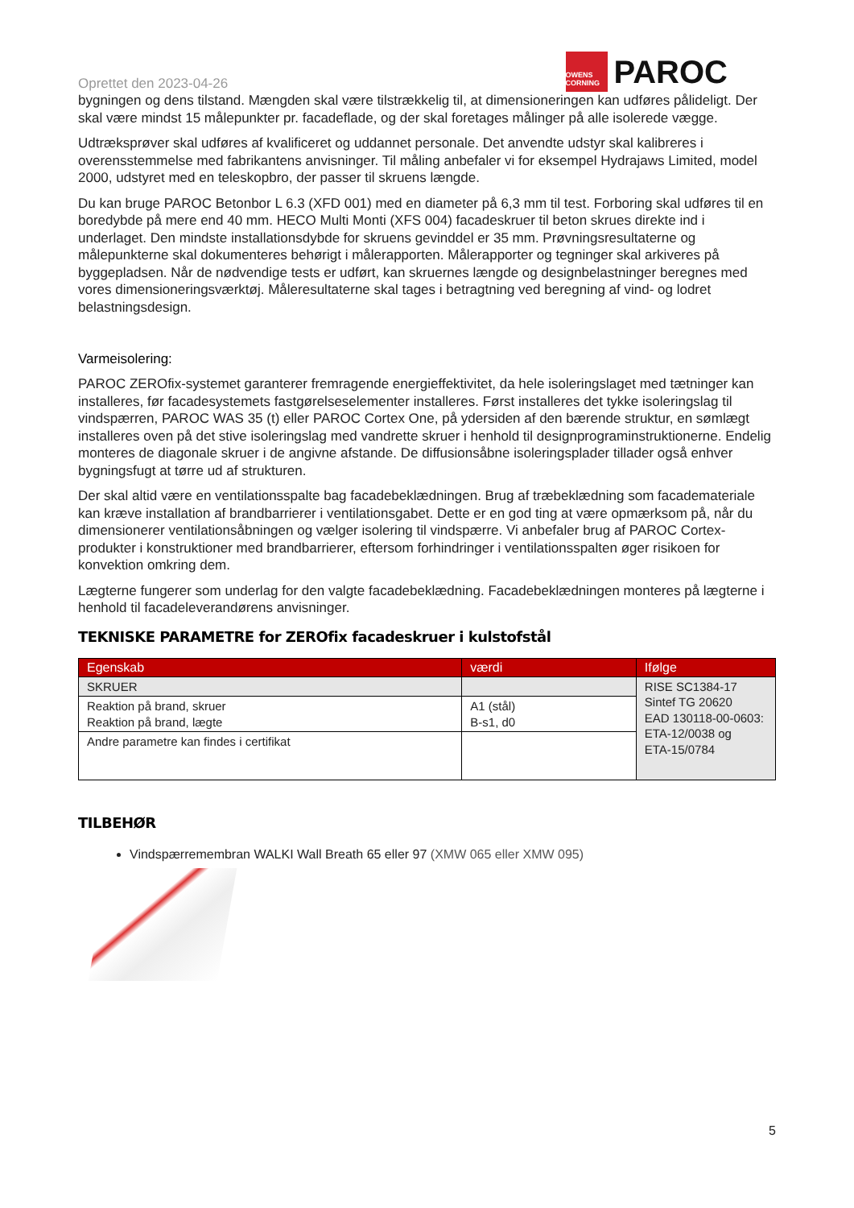Oprettet den 2023-04-26
OWENS CORNING
PAROC
bygningen og dens tilstand. Mængden skal være tilstrækkelig til, at dimensioneringen kan udføres pålideligt. Der skal være mindst 15 målepunkter pr. facadeflade, og der skal foretages målinger på alle isolerede vægge.
Udtræksprøver skal udføres af kvalificeret og uddannet personale. Det anvendte udstyr skal kalibreres i overensstemmelse med fabrikantens anvisninger. Til måling anbefaler vi for eksempel Hydrajaws Limited, model 2000, udstyret med en teleskopbro, der passer til skruens længde.
Du kan bruge PAROC Betonbor L 6.3 (XFD 001) med en diameter på 6,3 mm til test. Forboring skal udføres til en boredybde på mere end 40 mm. HECO Multi Monti (XFS 004) facadeskruer til beton skrues direkte ind i underlaget. Den mindste installationsdybde for skruens gevinddel er 35 mm. Prøvningsresultaterne og målepunkterne skal dokumenteres behørigt i målerapporten. Målerapporter og tegninger skal arkiveres på byggepladsen. Når de nødvendige tests er udført, kan skruernes længde og designbelastninger beregnes med vores dimensioneringsværktøj. Måleresultaterne skal tages i betragtning ved beregning af vind- og lodret belastningsdesign.
Varmeisolering:
PAROC ZEROfix-systemet garanterer fremragende energieffektivitet, da hele isoleringslaget med tætninger kan installeres, før facadesystemets fastgørelseselementer installeres. Først installeres det tykke isoleringslag til vindspærren, PAROC WAS 35 (t) eller PAROC Cortex One, på ydersiden af den bærende struktur, en sømlægt installeres oven på det stive isoleringslag med vandrette skruer i henhold til designprograminstruktionerne. Endelig monteres de diagonale skruer i de angivne afstande. De diffusionsåbne isoleringsplader tillader også enhver bygningsfugt at tørre ud af strukturen.
Der skal altid være en ventilationsspalte bag facadebeklædningen. Brug af træbeklædning som facademateriale kan kræve installation af brandbarrierer i ventilationsgabet. Dette er en god ting at være opmærksom på, når du dimensionerer ventilationsåbningen og vælger isolering til vindspærre. Vi anbefaler brug af PAROC Cortex-produkter i konstruktioner med brandbarrierer, eftersom forhindringer i ventilationsspalten øger risikoen for konvektion omkring dem.
Lægterne fungerer som underlag for den valgte facadebeklædning. Facadebeklædningen monteres på lægterne i henhold til facadeleverandørens anvisninger.
TEKNISKE PARAMETRE for ZEROfix facadeskruer i kulstofstål
| Egenskab | værdi | Ifølge |
| --- | --- | --- |
| SKRUER | | RISE SC1384-17 Sintef TG 20620 EAD 130118-00-0603: ETA-12/0038 og ETA-15/0784 |
| Reaktion på brand, skruer Reaktion på brand, lægte | A1 (stål) B-s1, d0 | |
| Andre parametre kan findes i certifikat | | |
TILBEHØR
Vindspærremembran WALKI Wall Breath 65 eller 97 (XMW 065 eller XMW 095)
5